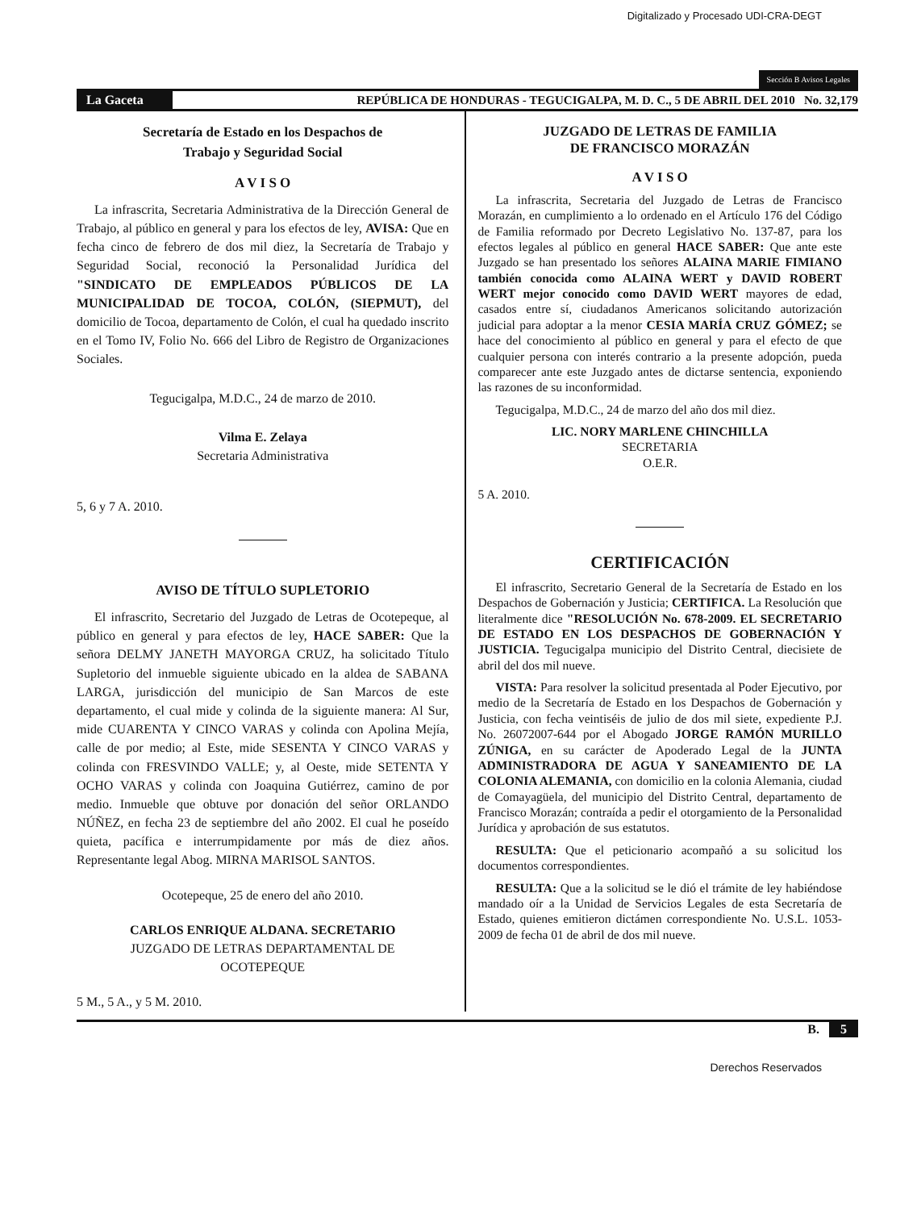Digitalizado y Procesado UDI-CRA-DEGT
Sección B Avisos Legales
La Gaceta
REPÚBLICA DE HONDURAS - TEGUCIGALPA, M. D. C., 5 DE ABRIL DEL 2010 No. 32,179
Secretaría de Estado en los Despachos de
Trabajo y Seguridad Social
A V I S O
La infrascrita, Secretaria Administrativa de la Dirección General de Trabajo, al público en general y para los efectos de ley, AVISA: Que en fecha cinco de febrero de dos mil diez, la Secretaría de Trabajo y Seguridad Social, reconoció la Personalidad Jurídica del "SINDICATO DE EMPLEADOS PÚBLICOS DE LA MUNICIPALIDAD DE TOCOA, COLÓN, (SIEPMUT), del domicilio de Tocoa, departamento de Colón, el cual ha quedado inscrito en el Tomo IV, Folio No. 666 del Libro de Registro de Organizaciones Sociales.
Tegucigalpa, M.D.C., 24 de marzo de 2010.
Vilma E. Zelaya
Secretaria Administrativa
5, 6 y 7 A. 2010.
AVISO DE TÍTULO SUPLETORIO
El infrascrito, Secretario del Juzgado de Letras de Ocotepeque, al público en general y para efectos de ley, HACE SABER: Que la señora DELMY JANETH MAYORGA CRUZ, ha solicitado Título Supletorio del inmueble siguiente ubicado en la aldea de SABANA LARGA, jurisdicción del municipio de San Marcos de este departamento, el cual mide y colinda de la siguiente manera: Al Sur, mide CUARENTA Y CINCO VARAS y colinda con Apolina Mejía, calle de por medio; al Este, mide SESENTA Y CINCO VARAS y colinda con FRESVINDO VALLE; y, al Oeste, mide SETENTA Y OCHO VARAS y colinda con Joaquina Gutiérrez, camino de por medio. Inmueble que obtuve por donación del señor ORLANDO NÚÑEZ, en fecha 23 de septiembre del año 2002. El cual he poseído quieta, pacífica e interrumpidamente por más de diez años. Representante legal Abog. MIRNA MARISOL SANTOS.
Ocotepeque, 25 de enero del año 2010.
CARLOS ENRIQUE ALDANA. SECRETARIO
JUZGADO DE LETRAS DEPARTAMENTAL DE
OCOTEPEQUE
5 M., 5 A., y 5 M. 2010.
JUZGADO DE LETRAS DE FAMILIA
DE FRANCISCO MORAZÁN
A V I S O
La infrascrita, Secretaria del Juzgado de Letras de Francisco Morazán, en cumplimiento a lo ordenado en el Artículo 176 del Código de Familia reformado por Decreto Legislativo No. 137-87, para los efectos legales al público en general HACE SABER: Que ante este Juzgado se han presentado los señores ALAINA MARIE FIMIANO también conocida como ALAINA WERT y DAVID ROBERT WERT mejor conocido como DAVID WERT mayores de edad, casados entre sí, ciudadanos Americanos solicitando autorización judicial para adoptar a la menor CESIA MARÍA CRUZ GÓMEZ; se hace del conocimiento al público en general y para el efecto de que cualquier persona con interés contrario a la presente adopción, pueda comparecer ante este Juzgado antes de dictarse sentencia, exponiendo las razones de su inconformidad.
Tegucigalpa, M.D.C., 24 de marzo del año dos mil diez.
LIC. NORY MARLENE CHINCHILLA
SECRETARIA
O.E.R.
5 A. 2010.
CERTIFICACIÓN
El infrascrito, Secretario General de la Secretaría de Estado en los Despachos de Gobernación y Justicia; CERTIFICA. La Resolución que literalmente dice "RESOLUCIÓN No. 678-2009. EL SECRETARIO DE ESTADO EN LOS DESPACHOS DE GOBERNACIÓN Y JUSTICIA. Tegucigalpa municipio del Distrito Central, diecisiete de abril del dos mil nueve.
VISTA: Para resolver la solicitud presentada al Poder Ejecutivo, por medio de la Secretaría de Estado en los Despachos de Gobernación y Justicia, con fecha veintiséis de julio de dos mil siete, expediente P.J. No. 26072007-644 por el Abogado JORGE RAMÓN MURILLO ZÚNIGA, en su carácter de Apoderado Legal de la JUNTA ADMINISTRADORA DE AGUA Y SANEAMIENTO DE LA COLONIA ALEMANIA, con domicilio en la colonia Alemania, ciudad de Comayagüela, del municipio del Distrito Central, departamento de Francisco Morazán; contraída a pedir el otorgamiento de la Personalidad Jurídica y aprobación de sus estatutos.
RESULTA: Que el peticionario acompañó a su solicitud los documentos correspondientes.
RESULTA: Que a la solicitud se le dió el trámite de ley habiéndose mandado oír a la Unidad de Servicios Legales de esta Secretaría de Estado, quienes emitieron dictámen correspondiente No. U.S.L. 1053-2009 de fecha 01 de abril de dos mil nueve.
B. 5
Derechos Reservados